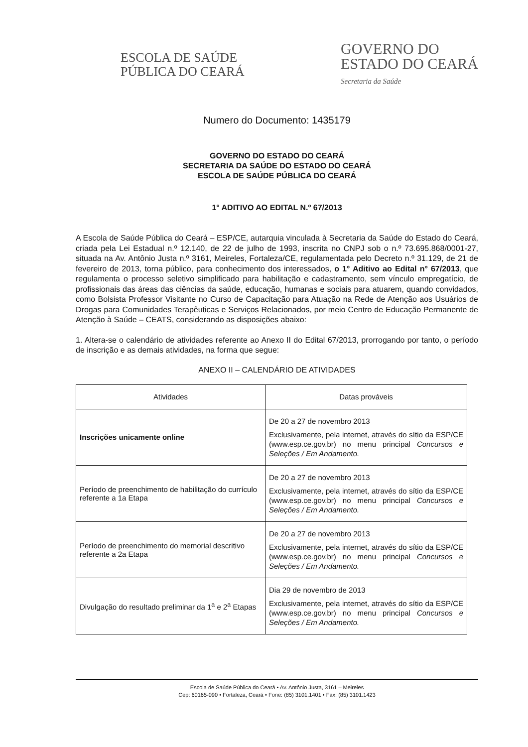ESCOLA DE SAÚDE
PÚBLICA DO CEARÁ
GOVERNO DO
ESTADO DO CEARÁ
Secretaria da Saúde
Numero do Documento: 1435179
GOVERNO DO ESTADO DO CEARÁ
SECRETARIA DA SAÚDE DO ESTADO DO CEARÁ
ESCOLA DE SAÚDE PÚBLICA DO CEARÁ
1° ADITIVO AO EDITAL N.º 67/2013
A Escola de Saúde Pública do Ceará – ESP/CE, autarquia vinculada à Secretaria da Saúde do Estado do Ceará, criada pela Lei Estadual n.º 12.140, de 22 de julho de 1993, inscrita no CNPJ sob o n.º 73.695.868/0001-27, situada na Av. Antônio Justa n.º 3161, Meireles, Fortaleza/CE, regulamentada pelo Decreto n.º 31.129, de 21 de fevereiro de 2013, torna público, para conhecimento dos interessados, o 1° Aditivo ao Edital n° 67/2013, que regulamenta o processo seletivo simplificado para habilitação e cadastramento, sem vínculo empregatício, de profissionais das áreas das ciências da saúde, educação, humanas e sociais para atuarem, quando convidados, como Bolsista Professor Visitante no Curso de Capacitação para Atuação na Rede de Atenção aos Usuários de Drogas para Comunidades Terapêuticas e Serviços Relacionados, por meio Centro de Educação Permanente de Atenção à Saúde – CEATS, considerando as disposições abaixo:
1. Altera-se o calendário de atividades referente ao Anexo II do Edital 67/2013, prorrogando por tanto, o período de inscrição e as demais atividades, na forma que segue:
ANEXO II – CALENDÁRIO DE ATIVIDADES
| Atividades | Datas prováveis |
| --- | --- |
| Inscrições unicamente online | De 20 a 27 de novembro 2013 Exclusivamente, pela internet, através do sítio da ESP/CE (www.esp.ce.gov.br) no menu principal Concursos e Seleções / Em Andamento. |
| Período de preenchimento de habilitação do currículo referente a 1a Etapa | De 20 a 27 de novembro 2013 Exclusivamente, pela internet, através do sítio da ESP/CE (www.esp.ce.gov.br) no menu principal Concursos e Seleções / Em Andamento. |
| Período de preenchimento do memorial descritivo referente a 2a Etapa | De 20 a 27 de novembro 2013 Exclusivamente, pela internet, através do sítio da ESP/CE (www.esp.ce.gov.br) no menu principal Concursos e Seleções / Em Andamento. |
| Divulgação do resultado preliminar da 1<sup>a</sup> e 2<sup>a</sup> Etapas | Dia 29 de novembro de 2013 Exclusivamente, pela internet, através do sítio da ESP/CE (www.esp.ce.gov.br) no menu principal Concursos e Seleções / Em Andamento. |
Escola de Saúde Pública do Ceará • Av. Antônio Justa, 3161 – Meireles
Cep: 60165-090 • Fortaleza, Ceará • Fone: (85) 3101.1401 • Fax: (85) 3101.1423